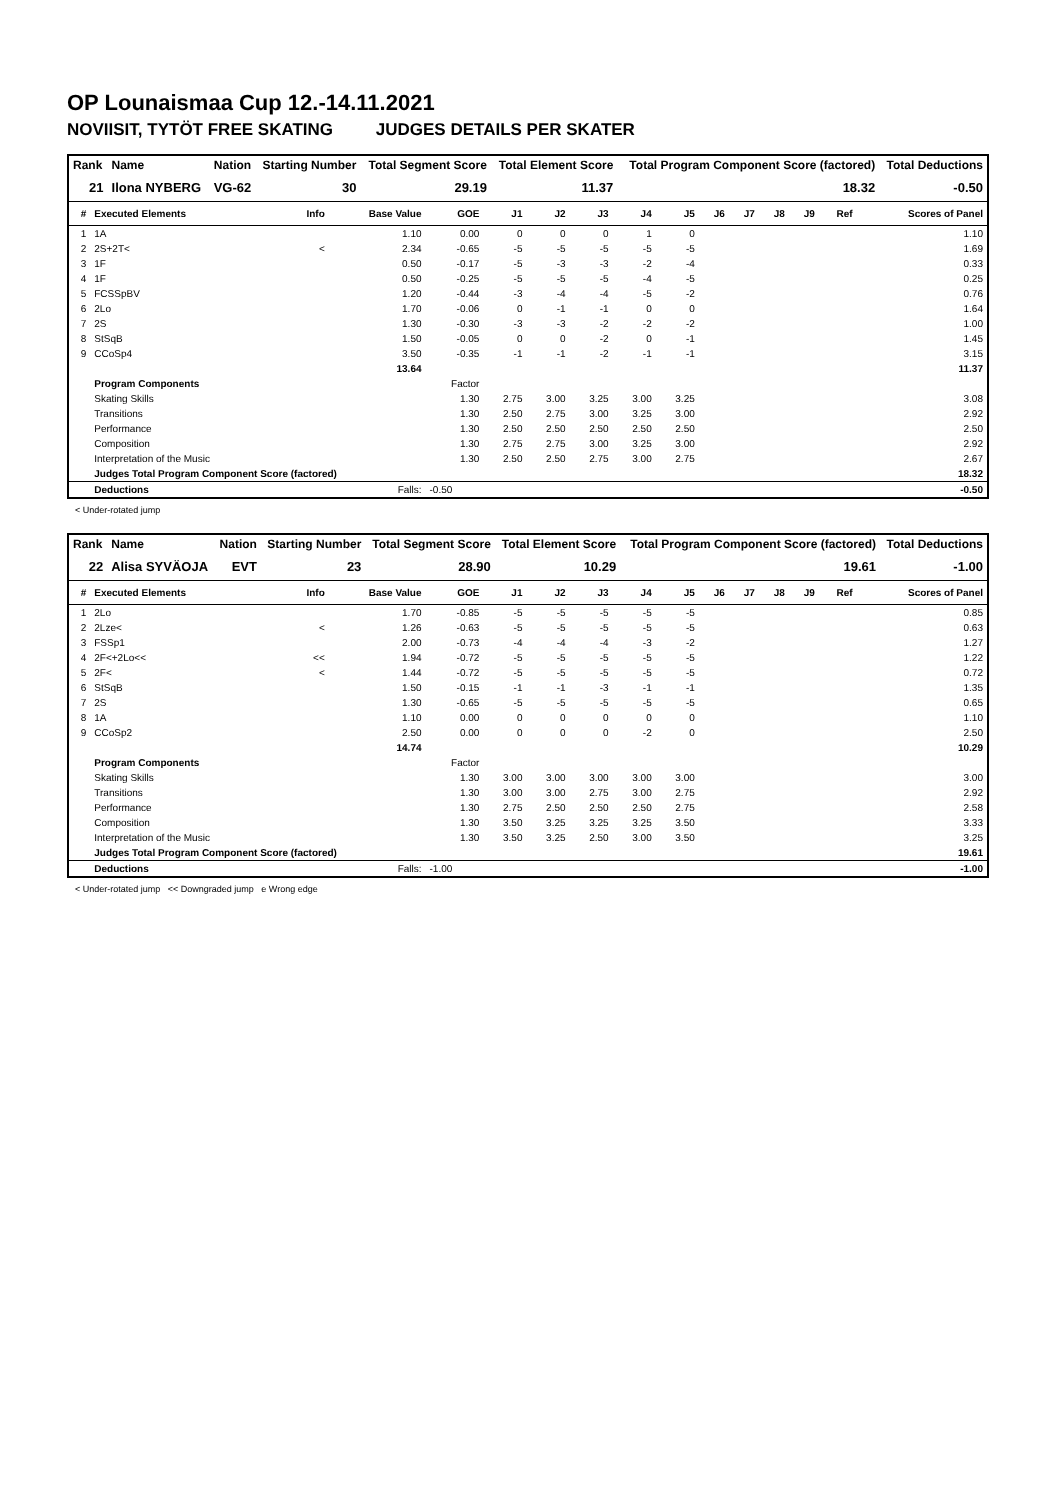OP Lounaismaa Cup 12.-14.11.2021
NOVIISIT, TYTÖT FREE SKATING JUDGES DETAILS PER SKATER
| Rank | Name | Nation | Starting Number | Total Segment Score | Total Element Score | Total Program Component Score (factored) | Total Deductions |
| --- | --- | --- | --- | --- | --- | --- | --- |
| 21 | Ilona NYBERG | VG-62 | 30 | 29.19 | 11.37 | 18.32 | -0.50 |
| # | Executed Elements | Info | Base Value | GOE | J1 | J2 | J3 | J4 | J5 | J6 | J7 | J8 | J9 | Ref | Scores of Panel |
| --- | --- | --- | --- | --- | --- | --- | --- | --- | --- | --- | --- | --- | --- | --- | --- |
| 1 | 1A | | 1.10 | 0.00 | 0 | 0 | 0 | 1 | 0 | | | | | | 1.10 |
| 2 | 2S+2T< | < | 2.34 | -0.65 | -5 | -5 | -5 | -5 | -5 | | | | | | 1.69 |
| 3 | 1F | | 0.50 | -0.17 | -5 | -3 | -3 | -2 | -4 | | | | | | 0.33 |
| 4 | 1F | | 0.50 | -0.25 | -5 | -5 | -5 | -4 | -5 | | | | | | 0.25 |
| 5 | FCSSpBV | | 1.20 | -0.44 | -3 | -4 | -4 | -5 | -2 | | | | | | 0.76 |
| 6 | 2Lo | | 1.70 | -0.06 | 0 | -1 | -1 | 0 | 0 | | | | | | 1.64 |
| 7 | 2S | | 1.30 | -0.30 | -3 | -3 | -2 | -2 | -2 | | | | | | 1.00 |
| 8 | StSqB | | 1.50 | -0.05 | 0 | 0 | -2 | 0 | -1 | | | | | | 1.45 |
| 9 | CCoSp4 | | 3.50 | -0.35 | -1 | -1 | -2 | -1 | -1 | | | | | | 3.15 |
| | | | 13.64 | | | | | | | | | | | | 11.37 |
| | Program Components | | | Factor | | | | | | | | | | | |
| | Skating Skills | | | 1.30 | 2.75 | 3.00 | 3.25 | 3.00 | 3.25 | | | | | | 3.08 |
| | Transitions | | | 1.30 | 2.50 | 2.75 | 3.00 | 3.25 | 3.00 | | | | | | 2.92 |
| | Performance | | | 1.30 | 2.50 | 2.50 | 2.50 | 2.50 | 2.50 | | | | | | 2.50 |
| | Composition | | | 1.30 | 2.75 | 2.75 | 3.00 | 3.25 | 3.00 | | | | | | 2.92 |
| | Interpretation of the Music | | | 1.30 | 2.50 | 2.50 | 2.75 | 3.00 | 2.75 | | | | | | 2.67 |
| | Judges Total Program Component Score (factored) | | | | | | | | | | | | | | 18.32 |
| | Deductions | | Falls: | -0.50 | | | | | | | | | | | -0.50 |
< Under-rotated jump
| Rank | Name | Nation | Starting Number | Total Segment Score | Total Element Score | Total Program Component Score (factored) | Total Deductions |
| --- | --- | --- | --- | --- | --- | --- | --- |
| 22 | Alisa SYVÄOJA | EVT | 23 | 28.90 | 10.29 | 19.61 | -1.00 |
| # | Executed Elements | Info | Base Value | GOE | J1 | J2 | J3 | J4 | J5 | J6 | J7 | J8 | J9 | Ref | Scores of Panel |
| --- | --- | --- | --- | --- | --- | --- | --- | --- | --- | --- | --- | --- | --- | --- | --- |
| 1 | 2Lo | | 1.70 | -0.85 | -5 | -5 | -5 | -5 | -5 | | | | | | 0.85 |
| 2 | 2Lze< | < | 1.26 | -0.63 | -5 | -5 | -5 | -5 | -5 | | | | | | 0.63 |
| 3 | FSSp1 | | 2.00 | -0.73 | -4 | -4 | -4 | -3 | -2 | | | | | | 1.27 |
| 4 | 2F<+2Lo<< | << | 1.94 | -0.72 | -5 | -5 | -5 | -5 | -5 | | | | | | 1.22 |
| 5 | 2F< | < | 1.44 | -0.72 | -5 | -5 | -5 | -5 | -5 | | | | | | 0.72 |
| 6 | StSqB | | 1.50 | -0.15 | -1 | -1 | -3 | -1 | -1 | | | | | | 1.35 |
| 7 | 2S | | 1.30 | -0.65 | -5 | -5 | -5 | -5 | -5 | | | | | | 0.65 |
| 8 | 1A | | 1.10 | 0.00 | 0 | 0 | 0 | 0 | 0 | | | | | | 1.10 |
| 9 | CCoSp2 | | 2.50 | 0.00 | 0 | 0 | 0 | -2 | 0 | | | | | | 2.50 |
| | | | 14.74 | | | | | | | | | | | | 10.29 |
| | Program Components | | | Factor | | | | | | | | | | | |
| | Skating Skills | | | 1.30 | 3.00 | 3.00 | 3.00 | 3.00 | 3.00 | | | | | | 3.00 |
| | Transitions | | | 1.30 | 3.00 | 3.00 | 2.75 | 3.00 | 2.75 | | | | | | 2.92 |
| | Performance | | | 1.30 | 2.75 | 2.50 | 2.50 | 2.50 | 2.75 | | | | | | 2.58 |
| | Composition | | | 1.30 | 3.50 | 3.25 | 3.25 | 3.25 | 3.50 | | | | | | 3.33 |
| | Interpretation of the Music | | | 1.30 | 3.50 | 3.25 | 2.50 | 3.00 | 3.50 | | | | | | 3.25 |
| | Judges Total Program Component Score (factored) | | | | | | | | | | | | | | 19.61 |
| | Deductions | | Falls: | -1.00 | | | | | | | | | | | -1.00 |
< Under-rotated jump << Downgraded jump e Wrong edge